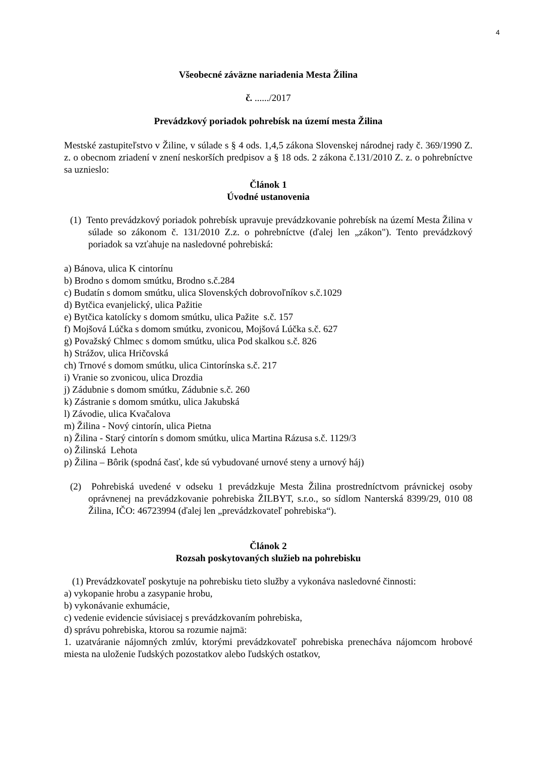4
Všeobecné záväzne nariadenia Mesta Žilina
č. ....../2017
Prevádzkový poriadok pohrebísk na území mesta Žilina
Mestské zastupiteľstvo v Žiline, v súlade s § 4 ods. 1,4,5 zákona Slovenskej národnej rady č. 369/1990 Z. z. o obecnom zriadení v znení neskorších predpisov a § 18 ods. 2 zákona č.131/2010 Z. z. o pohrebníctve sa uznieslo:
Článok 1
Úvodné ustanovenia
(1) Tento prevádzkový poriadok pohrebísk upravuje prevádzkovanie pohrebísk na území Mesta Žilina v súlade so zákonom č. 131/2010 Z.z. o pohrebníctve (ďalej len „zákon"). Tento prevádzkový poriadok sa vzťahuje na nasledovné pohrebiská:
a) Bánova, ulica K cintorínu
b) Brodno s domom smútku, Brodno s.č.284
c) Budatín s domom smútku, ulica Slovenských dobrovoľníkov s.č.1029
d) Bytčica evanjelický, ulica Pažitie
e) Bytčica katolícky s domom smútku, ulica Pažite s.č. 157
f) Mojšová Lúčka s domom smútku, zvonicou, Mojšová Lúčka s.č. 627
g) Považský Chlmec s domom smútku, ulica Pod skalkou s.č. 826
h) Strážov, ulica Hričovská
ch) Trnové s domom smútku, ulica Cintorínska s.č. 217
i) Vranie so zvonicou, ulica Drozdia
j) Zádubnie s domom smútku, Zádubnie s.č. 260
k) Zástranie s domom smútku, ulica Jakubská
l) Závodie, ulica Kvačalova
m) Žilina - Nový cintorín, ulica Pietna
n) Žilina - Starý cintorín s domom smútku, ulica Martina Rázusa s.č. 1129/3
o) Žilinská Lehota
p) Žilina – Bôrik (spodná časť, kde sú vybudované urnové steny a urnový háj)
(2) Pohrebiská uvedené v odseku 1 prevádzkuje Mesta Žilina prostredníctvom právnickej osoby oprávnenej na prevádzkovanie pohrebiska ŽILBYT, s.r.o., so sídlom Nanterská 8399/29, 010 08 Žilina, IČO: 46723994 (ďalej len „prevádzkovateľ pohrebiska“).
Článok 2
Rozsah poskytovaných služieb na pohrebisku
(1) Prevádzkovateľ poskytuje na pohrebisku tieto služby a vykonáva nasledovné činnosti:
a) vykopanie hrobu a zasypanie hrobu,
b) vykonávanie exhumácie,
c) vedenie evidencie súvisiacej s prevádzkovaním pohrebiska,
d) správu pohrebiska, ktorou sa rozumie najmä:
1. uzatváranie nájomných zmlúv, ktorými prevádzkovateľ pohrebiska prenecháva nájomcom hrobové miesta na uloženie ľudských pozostatkov alebo ľudských ostatkov,